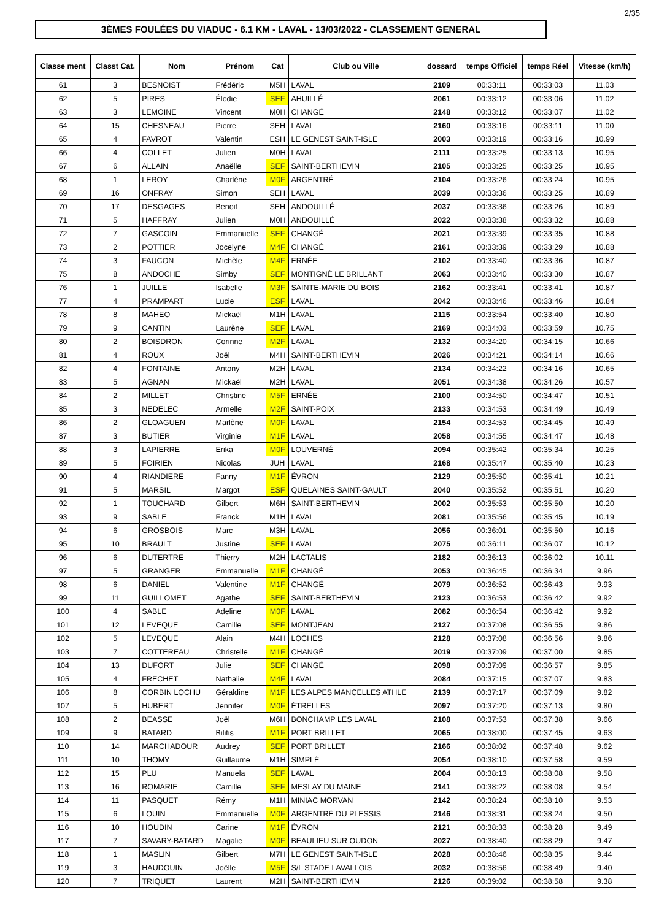2/35
3ÈMES FOULÉES DU VIADUC - 6.1 KM - LAVAL - 13/03/2022 - CLASSEMENT GENERAL
| Classe ment | Classt Cat. | Nom | Prénom | Cat | Club ou Ville | dossard | temps Officiel | temps Réel | Vitesse (km/h) |
| --- | --- | --- | --- | --- | --- | --- | --- | --- | --- |
| 61 | 3 | BESNOIST | Frédéric | M5H | LAVAL | 2109 | 00:33:11 | 00:33:03 | 11.03 |
| 62 | 5 | PIRES | Élodie | SEF | AHUILLÉ | 2061 | 00:33:12 | 00:33:06 | 11.02 |
| 63 | 3 | LEMOINE | Vincent | M0H | CHANGÉ | 2148 | 00:33:12 | 00:33:07 | 11.02 |
| 64 | 15 | CHESNEAU | Pierre | SEH | LAVAL | 2160 | 00:33:16 | 00:33:11 | 11.00 |
| 65 | 4 | FAVROT | Valentin | ESH | LE GENEST SAINT-ISLE | 2003 | 00:33:19 | 00:33:16 | 10.99 |
| 66 | 4 | COLLET | Julien | M0H | LAVAL | 2111 | 00:33:25 | 00:33:13 | 10.95 |
| 67 | 6 | ALLAIN | Anaëlle | SEF | SAINT-BERTHEVIN | 2105 | 00:33:25 | 00:33:25 | 10.95 |
| 68 | 1 | LEROY | Charlène | M0F | ARGENTRÉ | 2104 | 00:33:26 | 00:33:24 | 10.95 |
| 69 | 16 | ONFRAY | Simon | SEH | LAVAL | 2039 | 00:33:36 | 00:33:25 | 10.89 |
| 70 | 17 | DESGAGES | Benoit | SEH | ANDOUILLÉ | 2037 | 00:33:36 | 00:33:26 | 10.89 |
| 71 | 5 | HAFFRAY | Julien | M0H | ANDOUILLÉ | 2022 | 00:33:38 | 00:33:32 | 10.88 |
| 72 | 7 | GASCOIN | Emmanuelle | SEF | CHANGÉ | 2021 | 00:33:39 | 00:33:35 | 10.88 |
| 73 | 2 | POTTIER | Jocelyne | M4F | CHANGÉ | 2161 | 00:33:39 | 00:33:29 | 10.88 |
| 74 | 3 | FAUCON | Michèle | M4F | ERNÉE | 2102 | 00:33:40 | 00:33:36 | 10.87 |
| 75 | 8 | ANDOCHE | Simby | SEF | MONTIGNÉ LE BRILLANT | 2063 | 00:33:40 | 00:33:30 | 10.87 |
| 76 | 1 | JUILLE | Isabelle | M3F | SAINTE-MARIE DU BOIS | 2162 | 00:33:41 | 00:33:41 | 10.87 |
| 77 | 4 | PRAMPART | Lucie | ESF | LAVAL | 2042 | 00:33:46 | 00:33:46 | 10.84 |
| 78 | 8 | MAHEO | Mickaël | M1H | LAVAL | 2115 | 00:33:54 | 00:33:40 | 10.80 |
| 79 | 9 | CANTIN | Laurène | SEF | LAVAL | 2169 | 00:34:03 | 00:33:59 | 10.75 |
| 80 | 2 | BOISDRON | Corinne | M2F | LAVAL | 2132 | 00:34:20 | 00:34:15 | 10.66 |
| 81 | 4 | ROUX | Joël | M4H | SAINT-BERTHEVIN | 2026 | 00:34:21 | 00:34:14 | 10.66 |
| 82 | 4 | FONTAINE | Antony | M2H | LAVAL | 2134 | 00:34:22 | 00:34:16 | 10.65 |
| 83 | 5 | AGNAN | Mickaël | M2H | LAVAL | 2051 | 00:34:38 | 00:34:26 | 10.57 |
| 84 | 2 | MILLET | Christine | M5F | ERNÉE | 2100 | 00:34:50 | 00:34:47 | 10.51 |
| 85 | 3 | NEDELEC | Armelle | M2F | SAINT-POIX | 2133 | 00:34:53 | 00:34:49 | 10.49 |
| 86 | 2 | GLOAGUEN | Marlène | M0F | LAVAL | 2154 | 00:34:53 | 00:34:45 | 10.49 |
| 87 | 3 | BUTIER | Virginie | M1F | LAVAL | 2058 | 00:34:55 | 00:34:47 | 10.48 |
| 88 | 3 | LAPIERRE | Erika | M0F | LOUVERNÉ | 2094 | 00:35:42 | 00:35:34 | 10.25 |
| 89 | 5 | FOIRIEN | Nicolas | JUH | LAVAL | 2168 | 00:35:47 | 00:35:40 | 10.23 |
| 90 | 4 | RIANDIERE | Fanny | M1F | ÉVRON | 2129 | 00:35:50 | 00:35:41 | 10.21 |
| 91 | 5 | MARSIL | Margot | ESF | QUELAINES SAINT-GAULT | 2040 | 00:35:52 | 00:35:51 | 10.20 |
| 92 | 1 | TOUCHARD | Gilbert | M6H | SAINT-BERTHEVIN | 2002 | 00:35:53 | 00:35:50 | 10.20 |
| 93 | 9 | SABLE | Franck | M1H | LAVAL | 2081 | 00:35:56 | 00:35:45 | 10.19 |
| 94 | 6 | GROSBOIS | Marc | M3H | LAVAL | 2056 | 00:36:01 | 00:35:50 | 10.16 |
| 95 | 10 | BRAULT | Justine | SEF | LAVAL | 2075 | 00:36:11 | 00:36:07 | 10.12 |
| 96 | 6 | DUTERTRE | Thierry | M2H | LACTALIS | 2182 | 00:36:13 | 00:36:02 | 10.11 |
| 97 | 5 | GRANGER | Emmanuelle | M1F | CHANGÉ | 2053 | 00:36:45 | 00:36:34 | 9.96 |
| 98 | 6 | DANIEL | Valentine | M1F | CHANGÉ | 2079 | 00:36:52 | 00:36:43 | 9.93 |
| 99 | 11 | GUILLOMET | Agathe | SEF | SAINT-BERTHEVIN | 2123 | 00:36:53 | 00:36:42 | 9.92 |
| 100 | 4 | SABLE | Adeline | M0F | LAVAL | 2082 | 00:36:54 | 00:36:42 | 9.92 |
| 101 | 12 | LEVEQUE | Camille | SEF | MONTJEAN | 2127 | 00:37:08 | 00:36:55 | 9.86 |
| 102 | 5 | LEVEQUE | Alain | M4H | LOCHES | 2128 | 00:37:08 | 00:36:56 | 9.86 |
| 103 | 7 | COTTEREAU | Christelle | M1F | CHANGÉ | 2019 | 00:37:09 | 00:37:00 | 9.85 |
| 104 | 13 | DUFORT | Julie | SEF | CHANGÉ | 2098 | 00:37:09 | 00:36:57 | 9.85 |
| 105 | 4 | FRECHET | Nathalie | M4F | LAVAL | 2084 | 00:37:15 | 00:37:07 | 9.83 |
| 106 | 8 | CORBIN LOCHU | Géraldine | M1F | LES ALPES MANCELLES ATHLE | 2139 | 00:37:17 | 00:37:09 | 9.82 |
| 107 | 5 | HUBERT | Jennifer | M0F | ÉTRELLES | 2097 | 00:37:20 | 00:37:13 | 9.80 |
| 108 | 2 | BEASSE | Joël | M6H | BONCHAMP LES LAVAL | 2108 | 00:37:53 | 00:37:38 | 9.66 |
| 109 | 9 | BATARD | Bilitis | M1F | PORT BRILLET | 2065 | 00:38:00 | 00:37:45 | 9.63 |
| 110 | 14 | MARCHADOUR | Audrey | SEF | PORT BRILLET | 2166 | 00:38:02 | 00:37:48 | 9.62 |
| 111 | 10 | THOMY | Guillaume | M1H | SIMPLÉ | 2054 | 00:38:10 | 00:37:58 | 9.59 |
| 112 | 15 | PLU | Manuela | SEF | LAVAL | 2004 | 00:38:13 | 00:38:08 | 9.58 |
| 113 | 16 | ROMARIE | Camille | SEF | MESLAY DU MAINE | 2141 | 00:38:22 | 00:38:08 | 9.54 |
| 114 | 11 | PASQUET | Rémy | M1H | MINIAC MORVAN | 2142 | 00:38:24 | 00:38:10 | 9.53 |
| 115 | 6 | LOUIN | Emmanuelle | M0F | ARGENTRÉ DU PLESSIS | 2146 | 00:38:31 | 00:38:24 | 9.50 |
| 116 | 10 | HOUDIN | Carine | M1F | ÉVRON | 2121 | 00:38:33 | 00:38:28 | 9.49 |
| 117 | 7 | SAVARY-BATARD | Magalie | M0F | BEAULIEU SUR OUDON | 2027 | 00:38:40 | 00:38:29 | 9.47 |
| 118 | 1 | MASLIN | Gilbert | M7H | LE GENEST SAINT-ISLE | 2028 | 00:38:46 | 00:38:35 | 9.44 |
| 119 | 3 | HAUDOUIN | Joëlle | M5F | S/L STADE LAVALLOIS | 2032 | 00:38:56 | 00:38:49 | 9.40 |
| 120 | 7 | TRIQUET | Laurent | M2H | SAINT-BERTHEVIN | 2126 | 00:39:02 | 00:38:58 | 9.38 |